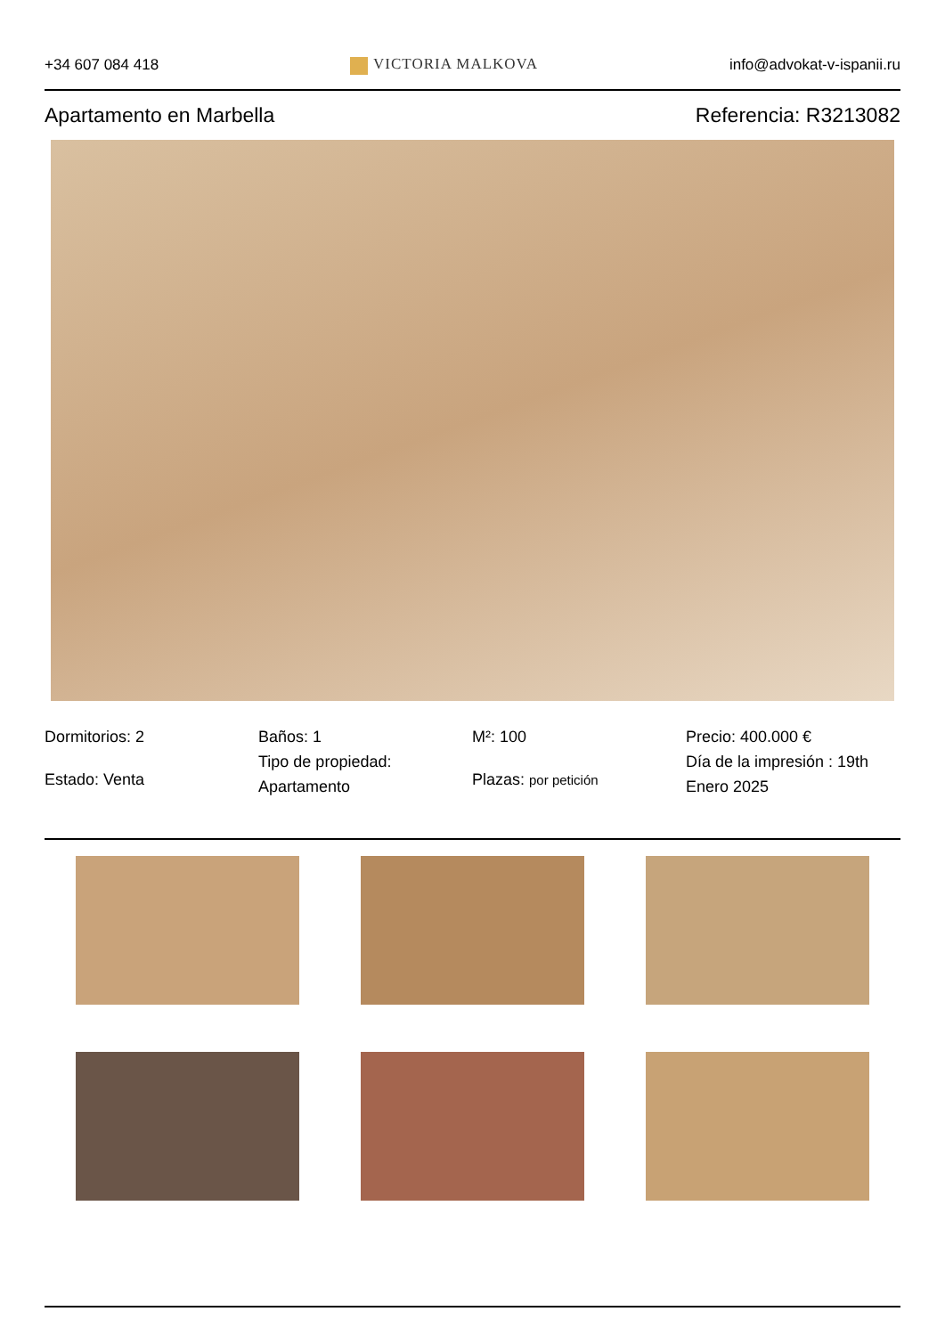+34 607 084 418 VICTORIA MALKOVA info@advokat-v-ispanii.ru
Apartamento en Marbella Referencia: R3213082
Dormitorios: 2
Estado: Venta
Baños: 1
Tipo de propiedad: Apartamento
M²: 100
Plazas: por petición
Precio: 400.000 €
Día de la impresión : 19th Enero 2025